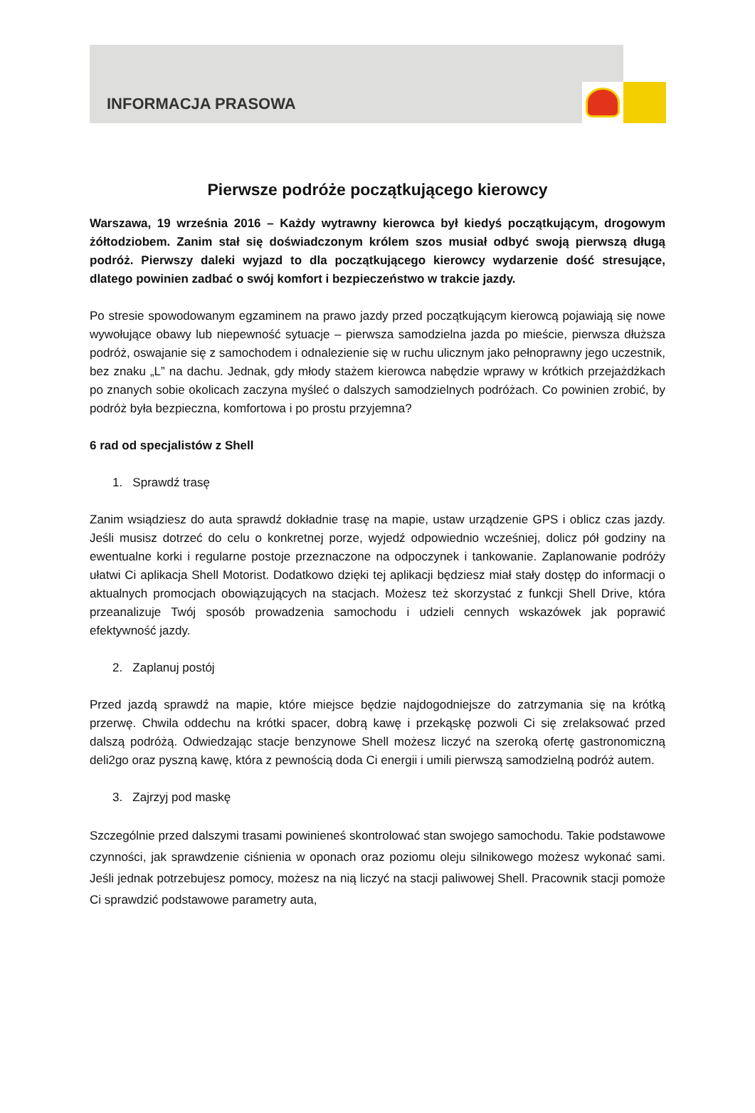INFORMACJA PRASOWA
Pierwsze podróże początkującego kierowcy
Warszawa, 19 września 2016 – Każdy wytrawny kierowca był kiedyś początkującym, drogowym żółtodziobem. Zanim stał się doświadczonym królem szos musiał odbyć swoją pierwszą długą podróż. Pierwszy daleki wyjazd to dla początkującego kierowcy wydarzenie dość stresujące, dlatego powinien zadbać o swój komfort i bezpieczeństwo w trakcie jazdy.
Po stresie spowodowanym egzaminem na prawo jazdy przed początkującym kierowcą pojawiają się nowe wywołujące obawy lub niepewność sytuacje – pierwsza samodzielna jazda po mieście, pierwsza dłuższa podróż, oswajanie się z samochodem i odnalezienie się w ruchu ulicznym jako pełnoprawny jego uczestnik, bez znaku „L” na dachu. Jednak, gdy młody stażem kierowca nabędzie wprawy w krótkich przejażdżkach po znanych sobie okolicach zaczyna myśleć o dalszych samodzielnych podróżach. Co powinien zrobić, by podróż była bezpieczna, komfortowa i po prostu przyjemna?
6 rad od specjalistów z Shell
1. Sprawdź trasę
Zanim wsiądziesz do auta sprawdź dokładnie trasę na mapie, ustaw urządzenie GPS i oblicz czas jazdy. Jeśli musisz dotrzeć do celu o konkretnej porze, wyjedź odpowiednio wcześniej, dolicz pół godziny na ewentualne korki i regularne postoje przeznaczone na odpoczynek i tankowanie. Zaplanowanie podróży ułatwi Ci aplikacja Shell Motorist. Dodatkowo dzięki tej aplikacji będziesz miał stały dostęp do informacji o aktualnych promocjach obowiązujących na stacjach. Możesz też skorzystać z funkcji Shell Drive, która przeanalizuje Twój sposób prowadzenia samochodu i udzieli cennych wskazówek jak poprawić efektywność jazdy.
2. Zaplanuj postój
Przed jazdą sprawdź na mapie, które miejsce będzie najdogodniejsze do zatrzymania się na krótką przerwę. Chwila oddechu na krótki spacer, dobrą kawę i przekąskę pozwoli Ci się zrelaksować przed dalszą podróżą. Odwiedzając stacje benzynowe Shell możesz liczyć na szeroką ofertę gastronomiczną deli2go oraz pyszną kawę, która z pewnością doda Ci energii i umili pierwszą samodzielną podróż autem.
3. Zajrzyj pod maskę
Szczególnie przed dalszymi trasami powinieneś skontrolować stan swojego samochodu. Takie podstawowe czynności, jak sprawdzenie ciśnienia w oponach oraz poziomu oleju silnikowego możesz wykonać sami. Jeśli jednak potrzebujesz pomocy, możesz na nią liczyć na stacji paliwowej Shell. Pracownik stacji pomoże Ci sprawdzić podstawowe parametry auta,